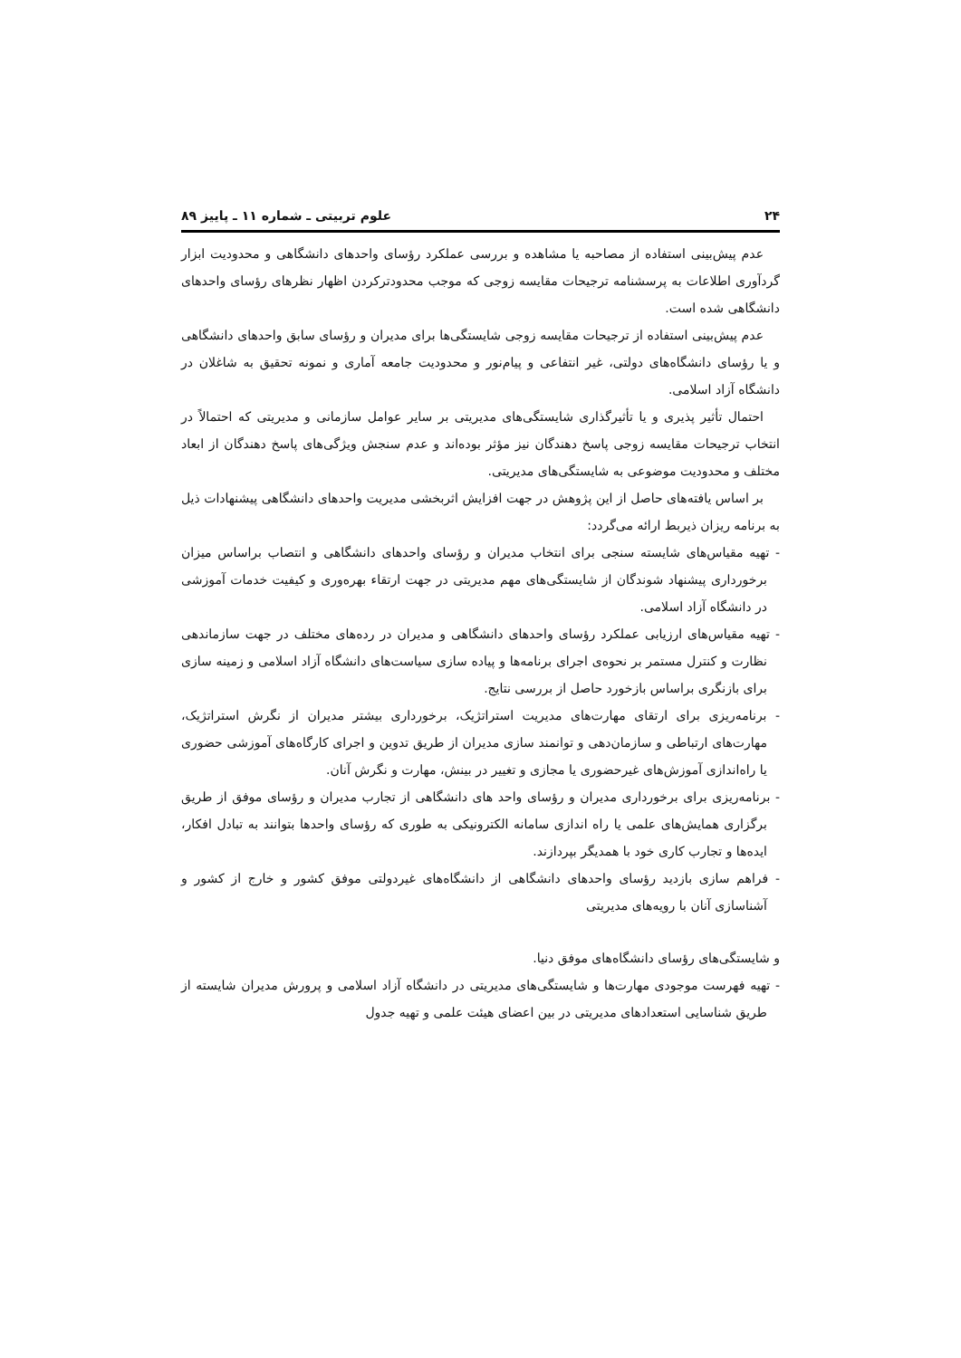۲۴ علوم تربیتی ـ شماره ۱۱ ـ پاییز ۸۹
عدم پیش‌بینی استفاده از مصاحبه یا مشاهده و بررسی عملکرد رؤسای واحدهای دانشگاهی و محدودیت ابزار گردآوری اطلاعات به پرسشنامه ترجیحات مقایسه زوجی که موجب محدودترکردن اظهار نظرهای رؤسای واحدهای دانشگاهی شده است.
عدم پیش‌بینی استفاده از ترجیحات مقایسه زوجی شایستگی‌ها برای مدیران و رؤسای سابق واحدهای دانشگاهی و یا رؤسای دانشگاه‌های دولتی، غیر انتفاعی و پیام‌نور و محدودیت جامعه آماری و نمونه تحقیق به شاغلان در دانشگاه آزاد اسلامی.
احتمال تأثیر پذیری و یا تأثیرگذاری شایستگی‌های مدیریتی بر سایر عوامل سازمانی و مدیریتی که احتمالاً در انتخاب ترجیحات مقایسه زوجی پاسخ دهندگان نیز مؤثر بوده‌اند و عدم سنجش ویژگی‌های پاسخ دهندگان از ابعاد مختلف و محدودیت موضوعی به شایستگی‌های مدیریتی.
بر اساس یافته‌های حاصل از این پژوهش در جهت افزایش اثربخشی مدیریت واحدهای دانشگاهی پیشنهادات ذیل به برنامه ریزان ذیربط ارائه می‌گردد:
- تهیه مقیاس‌های شایسته سنجی برای انتخاب مدیران و رؤسای واحدهای دانشگاهی و انتصاب براساس میزان برخورداری پیشنهاد شوندگان از شایستگی‌های مهم مدیریتی در جهت ارتقاء بهره‌وری و کیفیت خدمات آموزشی در دانشگاه آزاد اسلامی.
- تهیه مقیاس‌های ارزیابی عملکرد رؤسای واحدهای دانشگاهی و مدیران در رده‌های مختلف در جهت سازماندهی نظارت و کنترل مستمر بر نحوه‌ی اجرای برنامه‌ها و پیاده سازی سیاست‌های دانشگاه آزاد اسلامی و زمینه سازی برای بازنگری براساس بازخورد حاصل از بررسی نتایج.
- برنامه‌ریزی برای ارتقای مهارت‌های مدیریت استراتژیک، برخورداری بیشتر مدیران از نگرش استراتژیک، مهارت‌های ارتباطی و سازمان‌دهی و توانمند سازی مدیران از طریق تدوین و اجرای کارگاه‌های آموزشی حضوری یا راه‌اندازی آموزش‌های غیرحضوری یا مجازی و تغییر در بینش، مهارت و نگرش آنان.
- برنامه‌ریزی برای برخورداری مدیران و رؤسای واحد های دانشگاهی از تجارب مدیران و رؤسای موفق از طریق برگزاری همایش‌های علمی یا راه اندازی سامانه الکترونیکی به طوری که رؤسای واحدها بتوانند به تبادل افکار، ایده‌ها و تجارب کاری خود با همدیگر بپردازند.
- فراهم سازی بازدید رؤسای واحدهای دانشگاهی از دانشگاه‌های غیردولتی موفق کشور و خارج از کشور و آشناسازی آنان با رویه‌های مدیریتی
و شایستگی‌های رؤسای دانشگاه‌های موفق دنیا.
- تهیه فهرست موجودی مهارت‌ها و شایستگی‌های مدیریتی در دانشگاه آزاد اسلامی و پرورش مدیران شایسته از طریق شناسایی استعدادهای مدیریتی در بین اعضای هیئت علمی و تهیه جدول